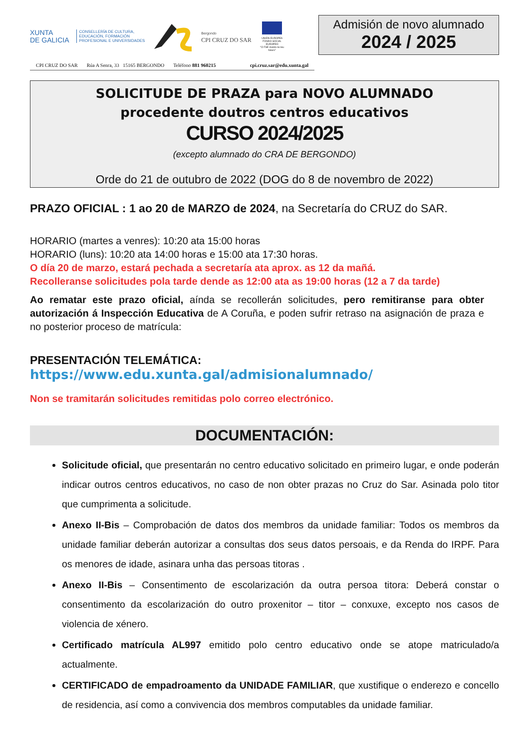XUNTA
DE GALICIA
CONSELLERÍA DE CULTURA,
EDUCACIÓN, FORMACIÓN
PROFESIONAL E UNIVERSIDADES
Bergondo
CPI CRUZ DO SAR
UNIÓN EUROPEA
FONDO SOCIAL EUROPEO
"O FSE invisto no teu futuro"
CPI CRUZ DO SAR Rúa A Senra, 33 15165 BERGONDO Teléfono 881 960215 cpi.cruz.sar@edu.xunta.gal
Admisión de novo alumnado
2024 / 2025
SOLICITUDE DE PRAZA para NOVO ALUMNADO
procedente doutros centros educativos
CURSO 2024/2025
(excepto alumnado do CRA DE BERGONDO)
Orde do 21 de outubro de 2022 (DOG do 8 de novembro de 2022)
PRAZO OFICIAL : 1 ao 20 de MARZO de 2024, na Secretaría do CRUZ do SAR.
HORARIO (martes a venres): 10:20 ata 15:00 horas
HORARIO (luns): 10:20 ata 14:00 horas e 15:00 ata 17:30 horas.
O día 20 de marzo, estará pechada a secretaría ata aprox. as 12 da mañá.
Recolleranse solicitudes pola tarde dende as 12:00 ata as 19:00 horas (12 a 7 da tarde)
Ao rematar este prazo oficial, aínda se recollerán solicitudes, pero remitiranse para obter autorización á Inspección Educativa de A Coruña, e poden sufrir retraso na asignación de praza e no posterior proceso de matrícula:
PRESENTACIÓN TELEMÁTICA:
https://www.edu.xunta.gal/admisionalumnado/
Non se tramitarán solicitudes remitidas polo correo electrónico.
DOCUMENTACIÓN:
Solicitude oficial, que presentarán no centro educativo solicitado en primeiro lugar, e onde poderán indicar outros centros educativos, no caso de non obter prazas no Cruz do Sar. Asinada polo titor que cumprimenta a solicitude.
Anexo II-Bis – Comprobación de datos dos membros da unidade familiar: Todos os membros da unidade familiar deberán autorizar a consultas dos seus datos persoais, e da Renda do IRPF. Para os menores de idade, asinara unha das persoas titoras .
Anexo II-Bis – Consentimento de escolarización da outra persoa titora: Deberá constar o consentimento da escolarización do outro proxenitor – titor – conxuxe, excepto nos casos de violencia de xénero.
Certificado matrícula AL997 emitido polo centro educativo onde se atope matriculado/a actualmente.
CERTIFICADO de empadroamento da UNIDADE FAMILIAR, que xustifique o enderezo e concello de residencia, así como a convivencia dos membros computables da unidade familiar.